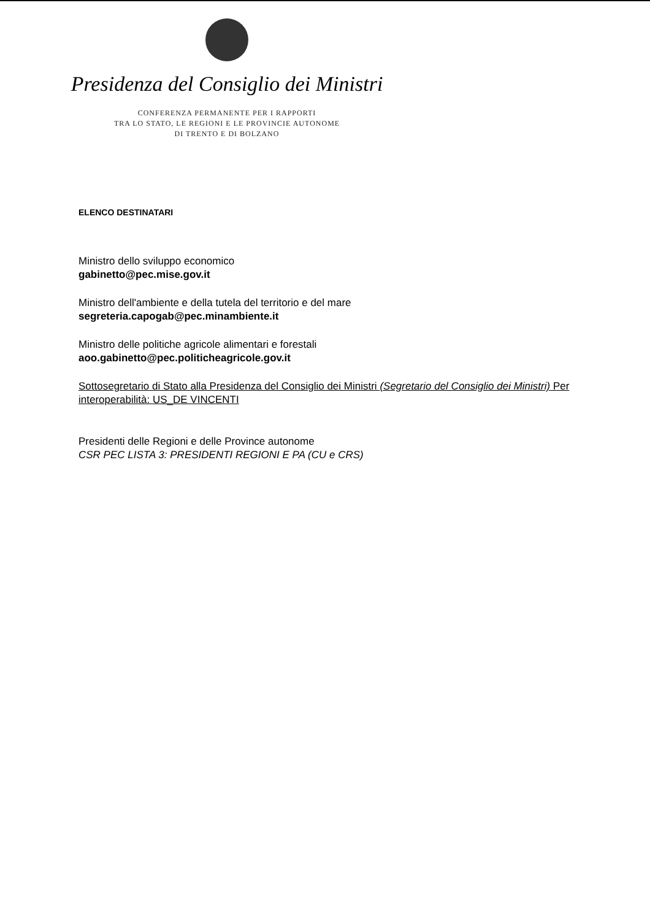Presidenza del Consiglio dei Ministri
CONFERENZA PERMANENTE PER I RAPPORTI
TRA LO STATO, LE REGIONI E LE PROVINCIE AUTONOME
DI TRENTO E DI BOLZANO
ELENCO DESTINATARI
Ministro dello sviluppo economico
gabinetto@pec.mise.gov.it
Ministro dell'ambiente e della tutela del territorio e del mare
segreteria.capogab@pec.minambiente.it
Ministro delle politiche agricole alimentari e forestali
aoo.gabinetto@pec.politicheagricole.gov.it
Sottosegretario di Stato alla Presidenza del Consiglio dei Ministri (Segretario del Consiglio dei Ministri) Per interoperabilità: US_DE VINCENTI
Presidenti delle Regioni e delle Province autonome
CSR PEC LISTA 3: PRESIDENTI REGIONI E PA (CU e CRS)